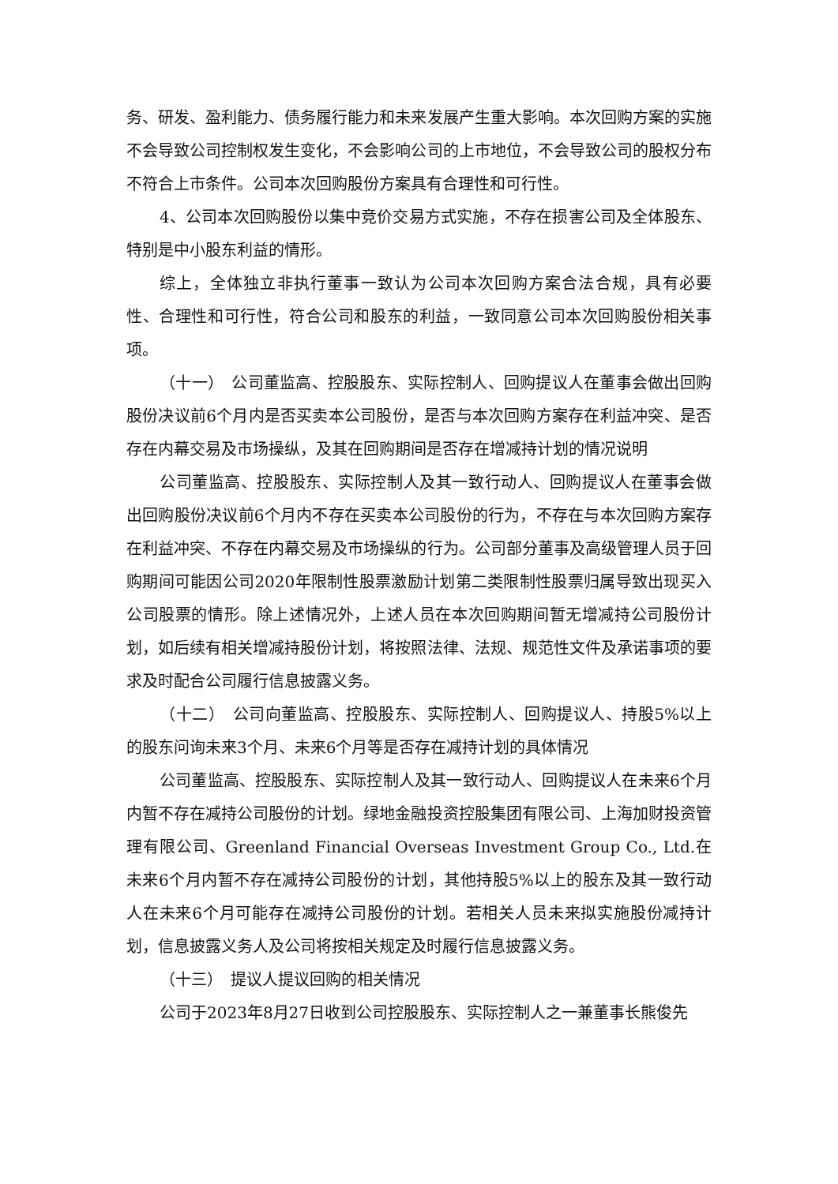务、研发、盈利能力、债务履行能力和未来发展产生重大影响。本次回购方案的实施不会导致公司控制权发生变化，不会影响公司的上市地位，不会导致公司的股权分布不符合上市条件。公司本次回购股份方案具有合理性和可行性。
4、公司本次回购股份以集中竞价交易方式实施，不存在损害公司及全体股东、特别是中小股东利益的情形。
综上，全体独立非执行董事一致认为公司本次回购方案合法合规，具有必要性、合理性和可行性，符合公司和股东的利益，一致同意公司本次回购股份相关事项。
（十一）　公司董监高、控股股东、实际控制人、回购提议人在董事会做出回购股份决议前6个月内是否买卖本公司股份，是否与本次回购方案存在利益冲突、是否存在内幕交易及市场操纵，及其在回购期间是否存在增减持计划的情况说明
公司董监高、控股股东、实际控制人及其一致行动人、回购提议人在董事会做出回购股份决议前6个月内不存在买卖本公司股份的行为，不存在与本次回购方案存在利益冲突、不存在内幕交易及市场操纵的行为。公司部分董事及高级管理人员于回购期间可能因公司2020年限制性股票激励计划第二类限制性股票归属导致出现买入公司股票的情形。除上述情况外，上述人员在本次回购期间暂无增减持公司股份计划，如后续有相关增减持股份计划，将按照法律、法规、规范性文件及承诺事项的要求及时配合公司履行信息披露义务。
（十二）　公司向董监高、控股股东、实际控制人、回购提议人、持股5%以上的股东问询未来3个月、未来6个月等是否存在减持计划的具体情况
公司董监高、控股股东、实际控制人及其一致行动人、回购提议人在未来6个月内暂不存在减持公司股份的计划。绿地金融投资控股集团有限公司、上海加财投资管理有限公司、Greenland Financial Overseas Investment Group Co., Ltd.在未来6个月内暂不存在减持公司股份的计划，其他持股5%以上的股东及其一致行动人在未来6个月可能存在减持公司股份的计划。若相关人员未来拟实施股份减持计划，信息披露义务人及公司将按相关规定及时履行信息披露义务。
（十三）　提议人提议回购的相关情况
公司于2023年8月27日收到公司控股股东、实际控制人之一兼董事长熊俊先